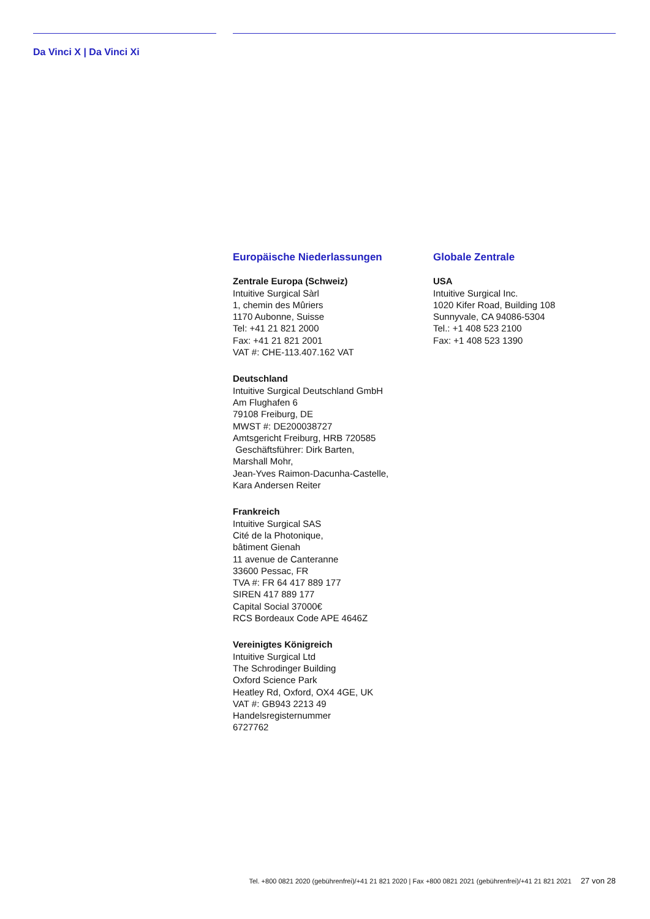Da Vinci X | Da Vinci Xi
Europäische Niederlassungen
Zentrale Europa (Schweiz)
Intuitive Surgical Sàrl
1, chemin des Mûriers
1170 Aubonne, Suisse
Tel: +41 21 821 2000
Fax: +41 21 821 2001
VAT #: CHE-113.407.162 VAT
Deutschland
Intuitive Surgical Deutschland GmbH
Am Flughafen 6
79108 Freiburg, DE
MWST #: DE200038727
Amtsgericht Freiburg, HRB 720585
Geschäftsführer: Dirk Barten,
Marshall Mohr,
Jean-Yves Raimon-Dacunha-Castelle,
Kara Andersen Reiter
Frankreich
Intuitive Surgical SAS
Cité de la Photonique,
bâtiment Gienah
11 avenue de Canteranne
33600 Pessac, FR
TVA #: FR 64 417 889 177
SIREN 417 889 177
Capital Social 37000€
RCS Bordeaux Code APE 4646Z
Vereinigtes Königreich
Intuitive Surgical Ltd
The Schrodinger Building
Oxford Science Park
Heatley Rd, Oxford, OX4 4GE, UK
VAT #: GB943 2213 49
Handelsregisternummer
6727762
Globale Zentrale
USA
Intuitive Surgical Inc.
1020 Kifer Road, Building 108
Sunnyvale, CA 94086-5304
Tel.: +1 408 523 2100
Fax: +1 408 523 1390
Tel. +800 0821 2020 (gebührenfrei)/+41 21 821 2020 | Fax +800 0821 2021 (gebührenfrei)/+41 21 821 2021 27 von 28